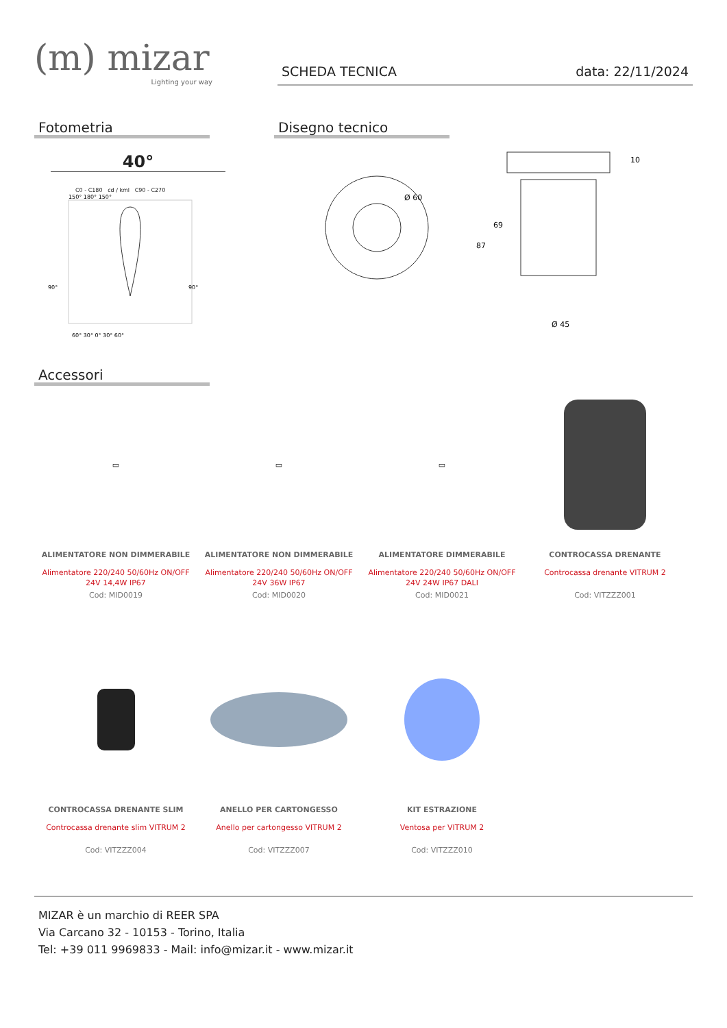(m) mizar
Lighting your way
SCHEDA TECNICA data: 22/11/2024
Fotometria
40°
C0 - C180 cd / kml C90 - C270
150° 180° 150°
90°
90°
60° 30° 0° 30° 60°
Disegno tecnico
Ø 60
10
69
87
Ø 45
Accessori
▭
ALIMENTATORE NON DIMMERABILE
Alimentatore 220/240 50/60Hz ON/OFF 24V 14,4W IP67
Cod: MID0019
▭
ALIMENTATORE NON DIMMERABILE
Alimentatore 220/240 50/60Hz ON/OFF 24V 36W IP67
Cod: MID0020
▭
ALIMENTATORE DIMMERABILE
Alimentatore 220/240 50/60Hz ON/OFF 24V 24W IP67 DALI
Cod: MID0021
CONTROCASSA DRENANTE
Controcassa drenante VITRUM 2
Cod: VITZZZ001
CONTROCASSA DRENANTE SLIM
Controcassa drenante slim VITRUM 2
Cod: VITZZZ004
ANELLO PER CARTONGESSO
Anello per cartongesso VITRUM 2
Cod: VITZZZ007
KIT ESTRAZIONE
Ventosa per VITRUM 2
Cod: VITZZZ010
MIZAR è un marchio di REER SPA
Via Carcano 32 - 10153 - Torino, Italia
Tel: +39 011 9969833 - Mail: info@mizar.it - www.mizar.it